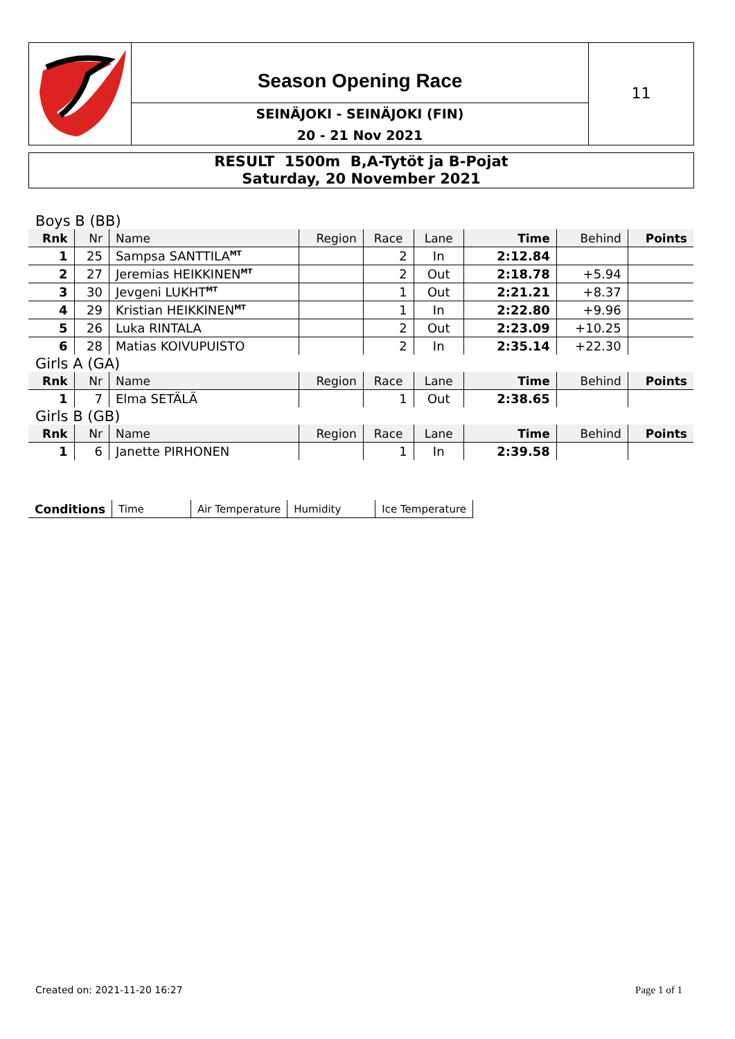Season Opening Race
SEINÄJOKI - SEINÄJOKI (FIN)
20 - 21 Nov 2021
11
RESULT 1500m B,A-Tytöt ja B-Pojat
Saturday, 20 November 2021
| Boys B (BB) | | | | | | | | |
| Rnk | Nr | Name | Region | Race | Lane | Time | Behind | Points |
| 1 | 25 | Sampsa SANTTILA<sup>MT</sup> | | 2 | In | 2:12.84 | | |
| 2 | 27 | Jeremias HEIKKINEN<sup>MT</sup> | | 2 | Out | 2:18.78 | +5.94 | |
| 3 | 30 | Jevgeni LUKHT<sup>MT</sup> | | 1 | Out | 2:21.21 | +8.37 | |
| 4 | 29 | Kristian HEIKKINEN<sup>MT</sup> | | 1 | In | 2:22.80 | +9.96 | |
| 5 | 26 | Luka RINTALA | | 2 | Out | 2:23.09 | +10.25 | |
| 6 | 28 | Matias KOIVUPUISTO | | 2 | In | 2:35.14 | +22.30 | |
| Girls A (GA) | | | | | | | | |
| Rnk | Nr | Name | Region | Race | Lane | Time | Behind | Points |
| 1 | 7 | Elma SETÄLÄ | | 1 | Out | 2:38.65 | | |
| Girls B (GB) | | | | | | | | |
| Rnk | Nr | Name | Region | Race | Lane | Time | Behind | Points |
| 1 | 6 | Janette PIRHONEN | | 1 | In | 2:39.58 | | |
| Conditions | Time | Air Temperature | Humidity | Ice Temperature |
Created on: 2021-11-20 16:27 Page 1 of 1